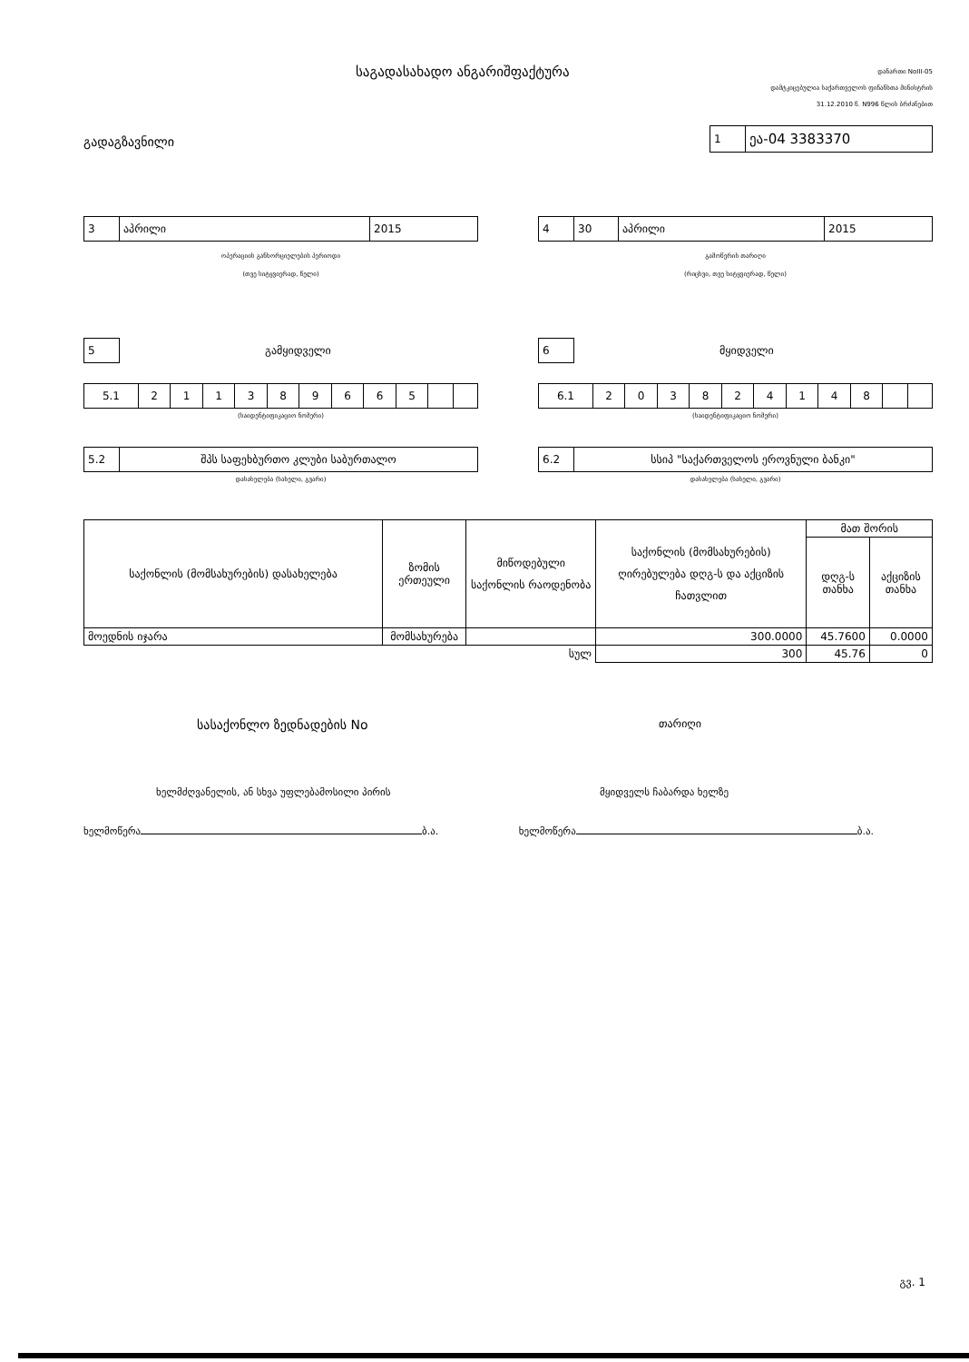საგადასახადო ანგარიშფაქტურა
დანართი NoIII-05
დამტკიცებულია საქართველოს ფინანსთა მინისტრის
31.12.2010 წ. N996 წლის ბრძანებით
გადაგზავნილი
| 1 | ეა-04 3383370 |
| 3 | აპრილი | 2015 |
ოპერაციის განხორციელების პერიოდი
(თვე სიტყვიერად, წელი)
| 4 | 30 | აპრილი | 2015 |
გამოწერის თარიღი
(რიცხვი, თვე სიტყვიერად, წელი)
| 5 |
გამყიდველი
| 5.1 | 2 | 1 | 1 | 3 | 8 | 9 | 6 | 6 | 5 | | |
(საიდენტიფიკაციო ნომერი)
| 5.2 | შპს საფეხბურთო კლუბი საბურთალო |
დასახელება (სახელი, გვარი)
| 6 |
მყიდველი
| 6.1 | 2 | 0 | 3 | 8 | 2 | 4 | 1 | 4 | 8 | | |
(საიდენტიფიკაციო ნომერი)
| 6.2 | სსიპ "საქართველოს ეროვნული ბანკი" |
დასახელება (სახელი, გვარი)
| საქონლის (მომსახურების) დასახელება | ზომის ერთეული | მიწოდებული საქონლის რაოდენობა | საქონლის (მომსახურების) ღირებულება დღგ-ს და აქციზის ჩათვლით | მათ შორის | |
| --- | --- | --- | --- | --- | --- |
| | | | | დღგ-ს თანხა | აქციზის თანხა |
| მოედნის იჯარა | მომსახურება | | 300.0000 | 45.7600 | 0.0000 |
| სულ | | | 300 | 45.76 | 0 |
სასაქონლო ზედნადების No
თარიღი
ხელმძღვანელის, ან სხვა უფლებამოსილი პირის
მყიდველს ჩაბარდა ხელზე
ხელმოწერა ბ.ა. ხელმოწერა ბ.ა.
გვ. 1